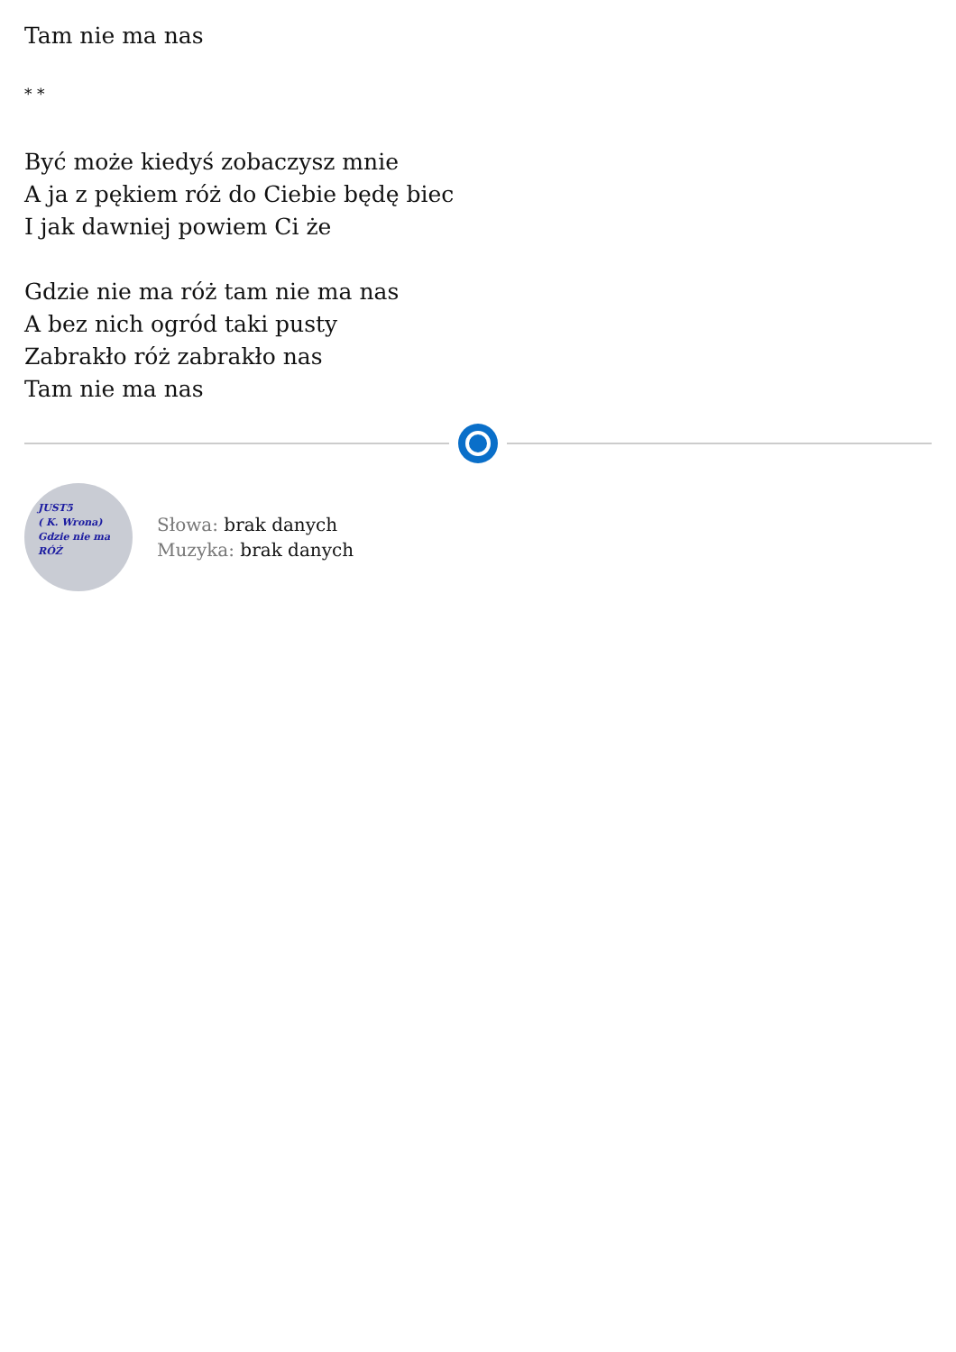Tam nie ma nas
* *
Być może kiedyś zobaczysz mnie
A ja z pękiem róż do Ciebie będę biec
I jak dawniej powiem Ci że
Gdzie nie ma róż tam nie ma nas
A bez nich ogród taki pusty
Zabrakło róż zabrakło nas
Tam nie ma nas
JUST5
( K. Wrona)
Gdzie nie ma
RÓŻ
Słowa: brak danych
Muzyka: brak danych